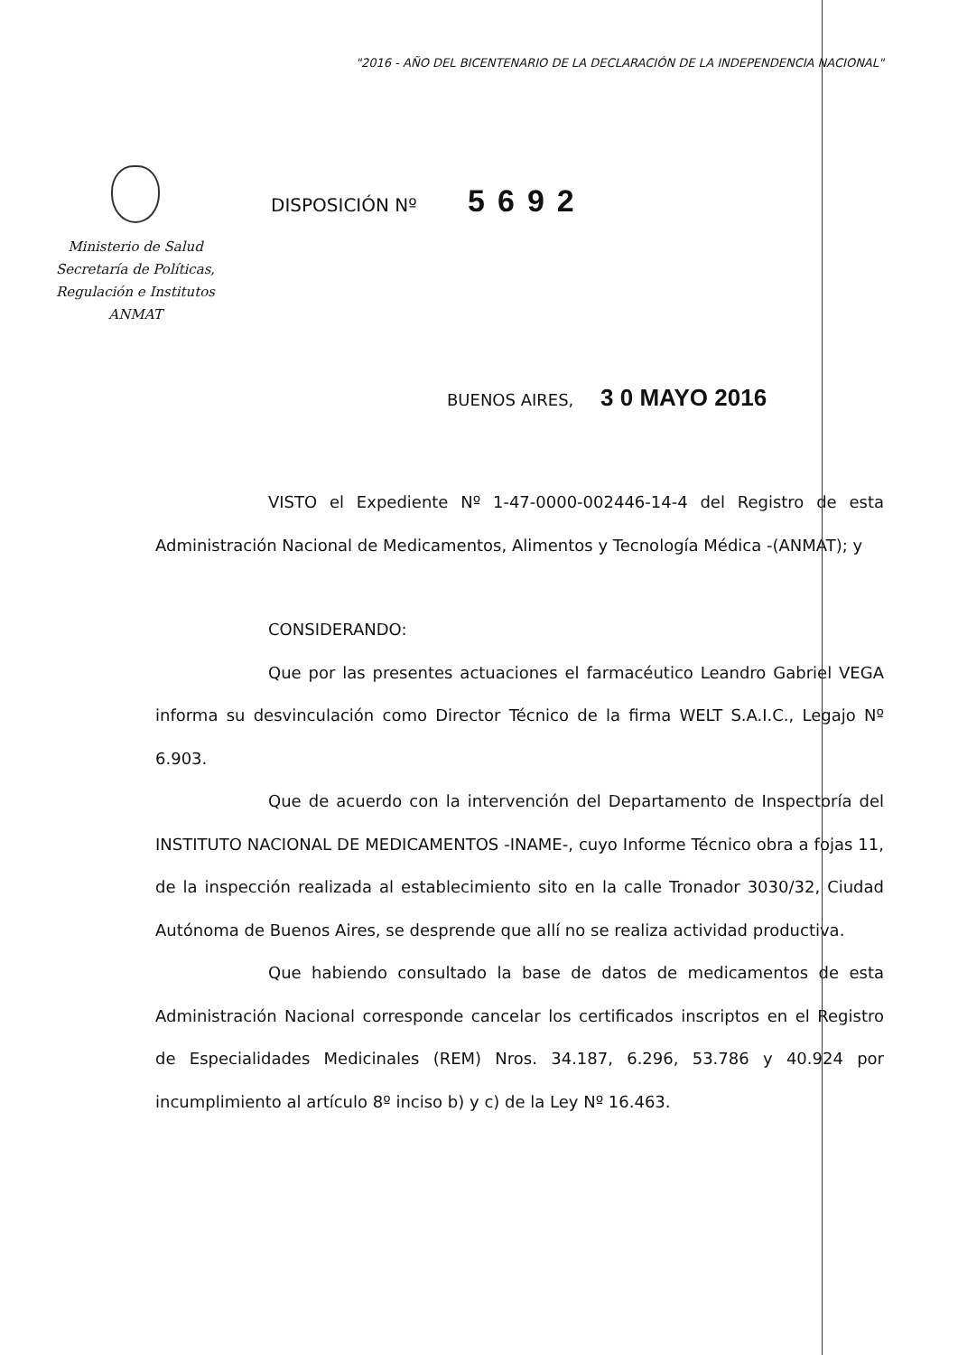"2016 - AÑO DEL BICENTENARIO DE LA DECLARACIÓN DE LA INDEPENDENCIA NACIONAL"
Ministerio de Salud
Secretaría de Políticas,
Regulación e Institutos
ANMAT
DISPOSICIÓN Nº 5692
BUENOS AIRES, 3 0 MAYO 2016
VISTO el Expediente Nº 1-47-0000-002446-14-4 del Registro de esta Administración Nacional de Medicamentos, Alimentos y Tecnología Médica -(ANMAT); y
CONSIDERANDO:
Que por las presentes actuaciones el farmacéutico Leandro Gabriel VEGA informa su desvinculación como Director Técnico de la firma WELT S.A.I.C., Legajo Nº 6.903.
Que de acuerdo con la intervención del Departamento de Inspectoría del INSTITUTO NACIONAL DE MEDICAMENTOS -INAME-, cuyo Informe Técnico obra a fojas 11, de la inspección realizada al establecimiento sito en la calle Tronador 3030/32, Ciudad Autónoma de Buenos Aires, se desprende que allí no se realiza actividad productiva.
Que habiendo consultado la base de datos de medicamentos de esta Administración Nacional corresponde cancelar los certificados inscriptos en el Registro de Especialidades Medicinales (REM) Nros. 34.187, 6.296, 53.786 y 40.924 por incumplimiento al artículo 8º inciso b) y c) de la Ley Nº 16.463.